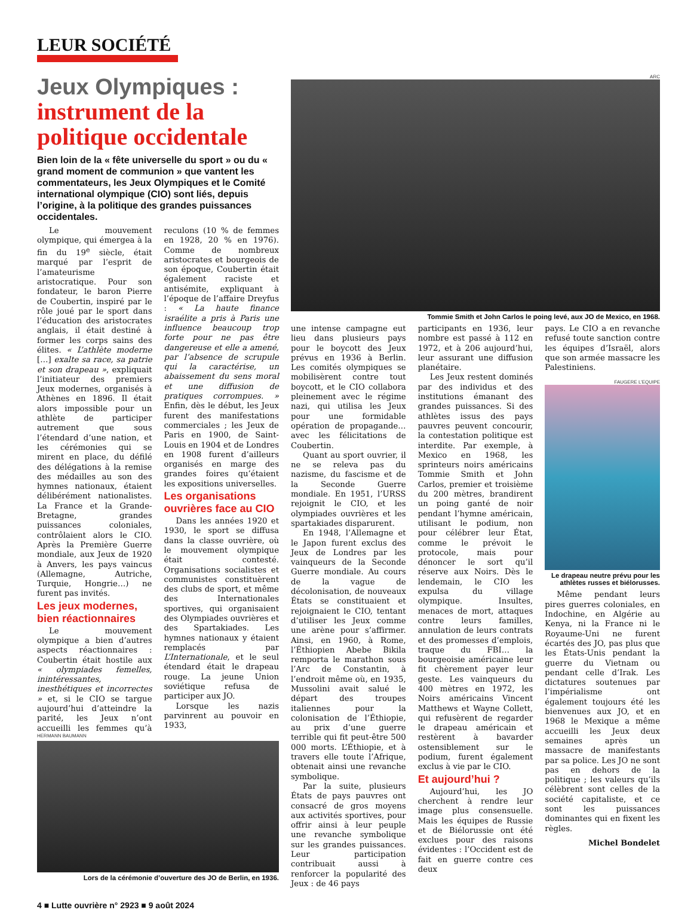LEUR SOCIÉTÉ
Jeux Olympiques :
instrument de la politique occidentale
Bien loin de la « fête universelle du sport » ou du « grand moment de communion » que vantent les commentateurs, les Jeux Olympiques et le Comité international olympique (CIO) sont liés, depuis l’origine, à la politique des grandes puissances occidentales.
Le mouvement olympique, qui émergea à la fin du 19<sup>e</sup> siècle, était marqué par l’esprit de l’amateurisme aristocratique. Pour son fondateur, le baron Pierre de Coubertin, inspiré par le rôle joué par le sport dans l’éducation des aristocrates anglais, il était destiné à former les corps sains des élites. « L’athlète moderne […] exalte sa race, sa patrie et son drapeau », expliquait l’initiateur des premiers Jeux modernes, organisés à Athènes en 1896. Il était alors impossible pour un athlète de participer autrement que sous l’étendard d’une nation, et les cérémonies qui se mirent en place, du défilé des délégations à la remise des médailles au son des hymnes nationaux, étaient délibérément nationalistes. La France et la Grande-Bretagne, grandes puissances coloniales, contrôlaient alors le CIO. Après la Première Guerre mondiale, aux Jeux de 1920 à Anvers, les pays vaincus (Allemagne, Autriche, Turquie, Hongrie…) ne furent pas invités.
Les jeux modernes, bien réactionnaires
Le mouvement olympique a bien d’autres aspects réactionnaires : Coubertin était hostile aux « olympiades femelles, inintéressantes, inesthétiques et incorrectes » et, si le CIO se targue aujourd’hui d’atteindre la parité, les Jeux n’ont accueilli les femmes qu’à reculons (10 % de femmes en 1928, 20 % en 1976). Comme de nombreux aristocrates et bourgeois de son époque, Coubertin était également raciste et antisémite, expliquant à l’époque de l’affaire Dreyfus : « La haute finance israélite a pris à Paris une influence beaucoup trop forte pour ne pas être dangereuse et elle a amené, par l’absence de scrupule qui la caractérise, un abaissement du sens moral et une diffusion de pratiques corrompues. » Enfin, dès le début, les Jeux furent des manifestations commerciales ; les Jeux de Paris en 1900, de Saint-Louis en 1904 et de Londres en 1908 furent d’ailleurs organisés en marge des grandes foires qu’étaient les expositions universelles.
Les organisations ouvrières face au CIO
Dans les années 1920 et 1930, le sport se diffusa dans la classe ouvrière, où le mouvement olympique était contesté. Organisations socialistes et communistes constituèrent des clubs de sport, et même des Internationales sportives, qui organisaient des Olympiades ouvrières et des Spartakiades. Les hymnes nationaux y étaient remplacés par L’Internationale, et le seul étendard était le drapeau rouge. La jeune Union soviétique refusa de participer aux JO.
Lorsque les nazis parvinrent au pouvoir en 1933,
HERMANN BAUMANN
Lors de la cérémonie d’ouverture des JO de Berlin, en 1936.
ARC
Tommie Smith et John Carlos le poing levé, aux JO de Mexico, en 1968.
une intense campagne eut lieu dans plusieurs pays pour le boycott des Jeux prévus en 1936 à Berlin. Les comités olympiques se mobilisèrent contre tout boycott, et le CIO collabora pleinement avec le régime nazi, qui utilisa les Jeux pour une formidable opération de propagande… avec les félicitations de Coubertin.
Quant au sport ouvrier, il ne se releva pas du nazisme, du fascisme et de la Seconde Guerre mondiale. En 1951, l’URSS rejoignit le CIO, et les olympiades ouvrières et les spartakiades disparurent.
En 1948, l’Allemagne et le Japon furent exclus des Jeux de Londres par les vainqueurs de la Seconde Guerre mondiale. Au cours de la vague de décolonisation, de nouveaux États se constituaient et rejoignaient le CIO, tentant d’utiliser les Jeux comme une arène pour s’affirmer. Ainsi, en 1960, à Rome, l’Éthiopien Abebe Bikila remporta le marathon sous l’Arc de Constantin, à l’endroit même où, en 1935, Mussolini avait salué le départ des troupes italiennes pour la colonisation de l’Éthiopie, au prix d’une guerre terrible qui fit peut-être 500 000 morts. L’Éthiopie, et à travers elle toute l’Afrique, obtenait ainsi une revanche symbolique.
Par la suite, plusieurs États de pays pauvres ont consacré de gros moyens aux activités sportives, pour offrir ainsi à leur peuple une revanche symbolique sur les grandes puissances. Leur participation contribuait aussi à renforcer la popularité des Jeux : de 46 pays
participants en 1936, leur nombre est passé à 112 en 1972, et à 206 aujourd’hui, leur assurant une diffusion planétaire.
Les Jeux restent dominés par des individus et des institutions émanant des grandes puissances. Si des athlètes issus des pays pauvres peuvent concourir, la contestation politique est interdite. Par exemple, à Mexico en 1968, les sprinteurs noirs américains Tommie Smith et John Carlos, premier et troisième du 200 mètres, brandirent un poing ganté de noir pendant l’hymne américain, utilisant le podium, non pour célébrer leur État, comme le prévoit le protocole, mais pour dénoncer le sort qu’il réserve aux Noirs. Dès le lendemain, le CIO les expulsa du village olympique. Insultes, menaces de mort, attaques contre leurs familles, annulation de leurs contrats et des promesses d’emplois, traque du FBI… la bourgeoisie américaine leur fit chèrement payer leur geste. Les vainqueurs du 400 mètres en 1972, les Noirs américains Vincent Matthews et Wayne Collett, qui refusèrent de regarder le drapeau américain et restèrent à bavarder ostensiblement sur le podium, furent également exclus à vie par le CIO.
Et aujourd’hui ?
Aujourd’hui, les JO cherchent à rendre leur image plus consensuelle. Mais les équipes de Russie et de Biélorussie ont été exclues pour des raisons évidentes : l’Occident est de fait en guerre contre ces deux
pays. Le CIO a en revanche refusé toute sanction contre les équipes d’Israël, alors que son armée massacre les Palestiniens.
FAUGERE L’EQUIPE
Le drapeau neutre prévu pour les athlètes russes et biélorusses.
Même pendant leurs pires guerres coloniales, en Indochine, en Algérie au Kenya, ni la France ni le Royaume-Uni ne furent écartés des JO, pas plus que les États-Unis pendant la guerre du Vietnam ou pendant celle d’Irak. Les dictatures soutenues par l’impérialisme ont également toujours été les bienvenues aux JO, et en 1968 le Mexique a même accueilli les Jeux deux semaines après un massacre de manifestants par sa police. Les JO ne sont pas en dehors de la politique ; les valeurs qu’ils célèbrent sont celles de la société capitaliste, et ce sont les puissances dominantes qui en fixent les règles.
Michel Bondelet
4 ■ Lutte ouvrière n° 2923 ■ 9 août 2024